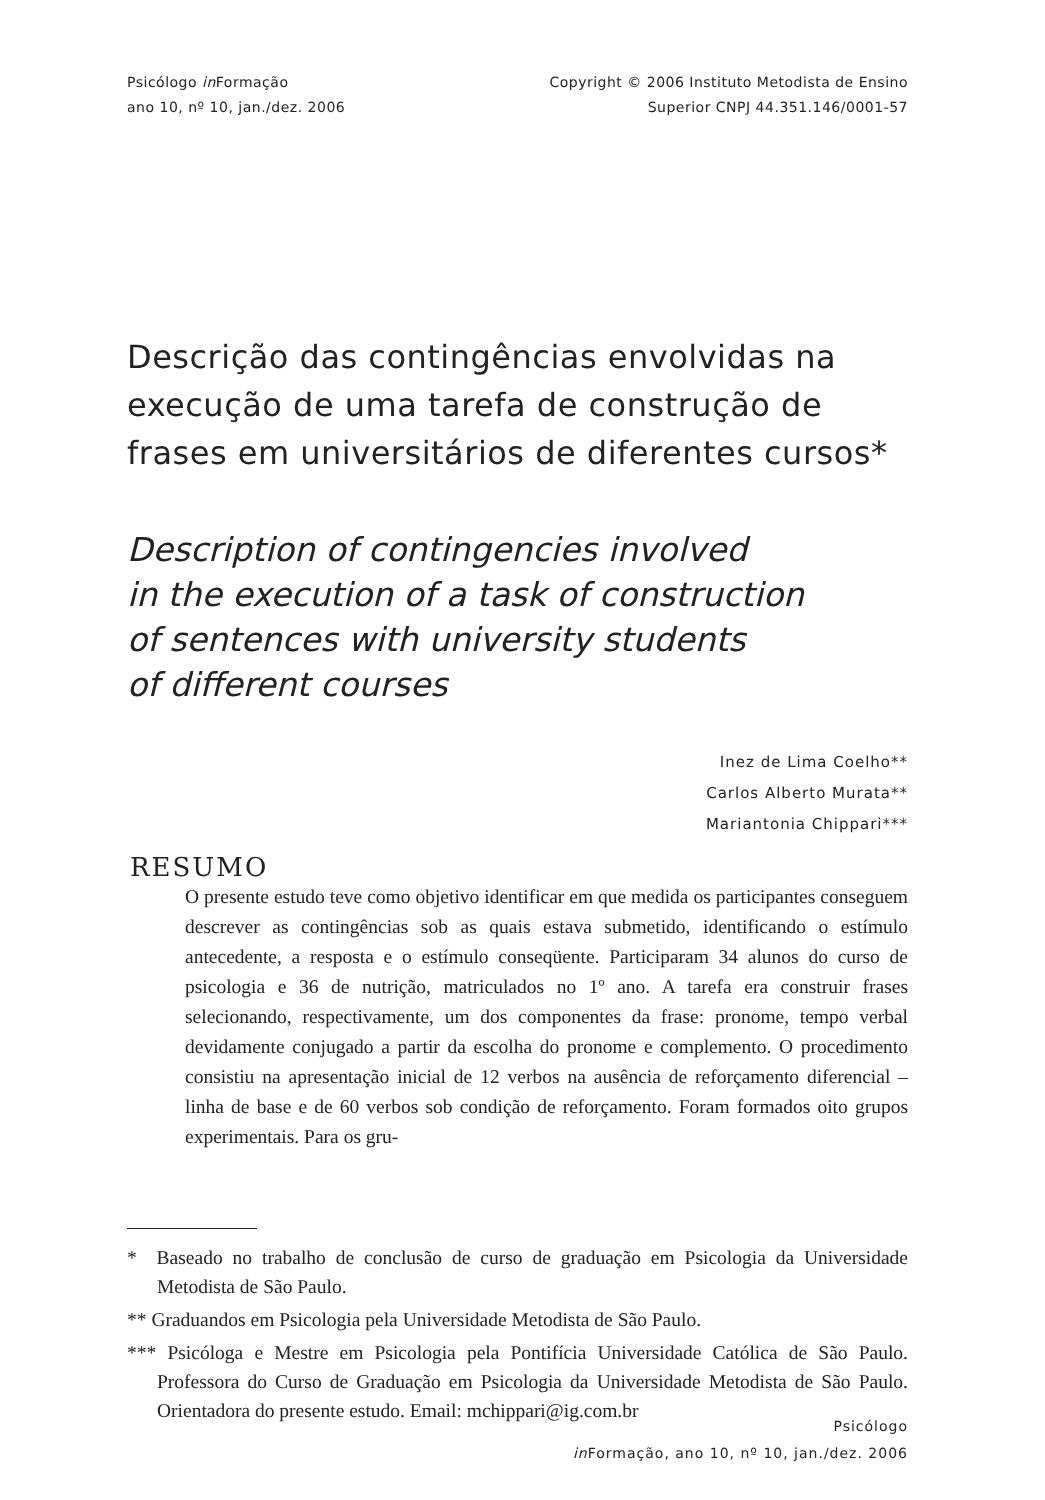Psicólogo in Formação
ano 10, nº 10, jan./dez. 2006
Copyright © 2006 Instituto Metodista de Ensino
Superior CNPJ 44.351.146/0001-57
Descrição das contingências envolvidas na execução de uma tarefa de construção de frases em universitários de diferentes cursos*
Description of contingencies involved
in the execution of a task of construction
of sentences with university students
of different courses
Inez de Lima Coelho**
Carlos Alberto Murata**
Mariantonia Chippari***
RESUMO
O presente estudo teve como objetivo identificar em que medida os participantes conseguem descrever as contingências sob as quais estava submetido, identificando o estímulo antecedente, a resposta e o estímulo conseqüente. Participaram 34 alunos do curso de psicologia e 36 de nutrição, matriculados no 1º ano. A tarefa era construir frases selecionando, respectivamente, um dos componentes da frase: pronome, tempo verbal devidamente conjugado a partir da escolha do pronome e complemento. O procedimento consistiu na apresentação inicial de 12 verbos na ausência de reforçamento diferencial – linha de base e de 60 verbos sob condição de reforçamento. Foram formados oito grupos experimentais. Para os gru-
* Baseado no trabalho de conclusão de curso de graduação em Psicologia da Universidade Metodista de São Paulo.
** Graduandos em Psicologia pela Universidade Metodista de São Paulo.
*** Psicóloga e Mestre em Psicologia pela Pontifícia Universidade Católica de São Paulo. Professora do Curso de Graduação em Psicologia da Universidade Metodista de São Paulo. Orientadora do presente estudo. Email: mchippari@ig.com.br
Psicólogo
in Formação, ano 10, nº 10, jan./dez. 2006